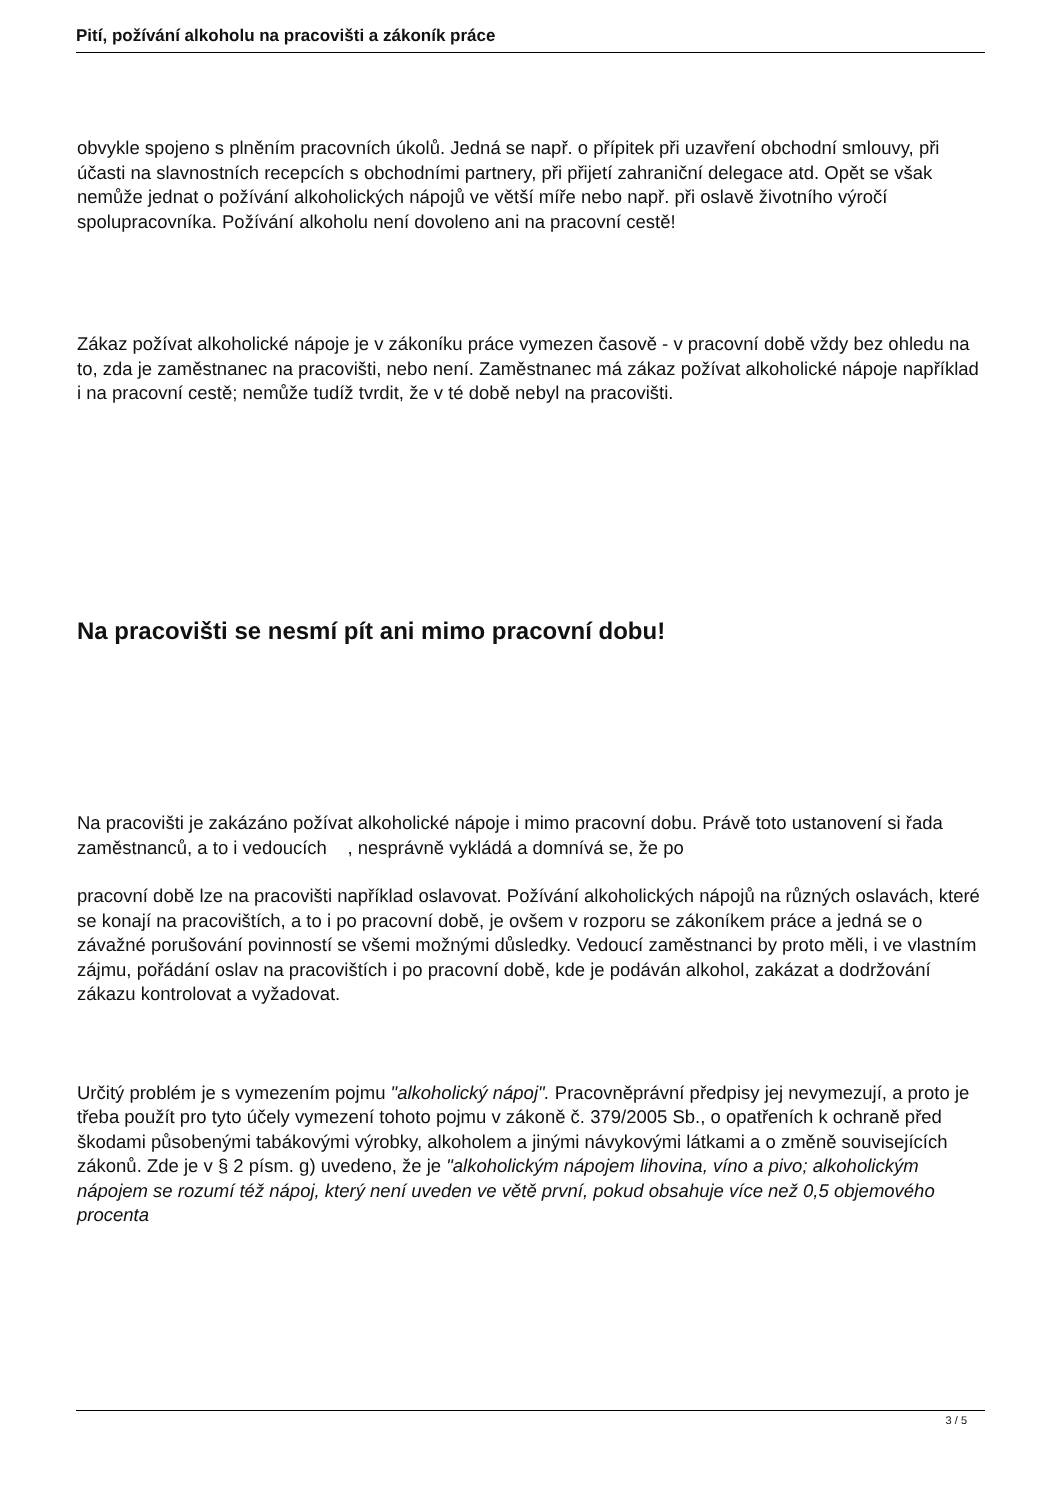Pití, požívání alkoholu na pracovišti a zákoník práce
obvykle spojeno s plněním pracovních úkolů. Jedná se např. o přípitek při uzavření obchodní smlouvy, při účasti na slavnostních recepcích s obchodními partnery, při přijetí zahraniční delegace atd. Opět se však nemůže jednat o požívání alkoholických nápojů ve větší míře nebo např. při oslavě životního výročí spolupracovníka. Požívání alkoholu není dovoleno ani na pracovní cestě!
Zákaz požívat alkoholické nápoje je v zákoníku práce vymezen časově - v pracovní době vždy bez ohledu na to, zda je zaměstnanec na pracovišti, nebo není. Zaměstnanec má zákaz požívat alkoholické nápoje například i na pracovní cestě; nemůže tudíž tvrdit, že v té době nebyl na pracovišti.
Na pracovišti se nesmí pít ani mimo pracovní dobu!
Na pracovišti je zakázáno požívat alkoholické nápoje i mimo pracovní dobu. Právě toto ustanovení si řada zaměstnanců, a to i vedoucích , nesprávně vykládá a domnívá se, že po
pracovní době lze na pracovišti například oslavovat. Požívání alkoholických nápojů na různých oslavách, které se konají na pracovištích, a to i po pracovní době, je ovšem v rozporu se zákoníkem práce a jedná se o závažné porušování povinností se všemi možnými důsledky. Vedoucí zaměstnanci by proto měli, i ve vlastním zájmu, pořádání oslav na pracovištích i po pracovní době, kde je podáván alkohol, zakázat a dodržování zákazu kontrolovat a vyžadovat.
Určitý problém je s vymezením pojmu "alkoholický nápoj". Pracovněprávní předpisy jej nevymezují, a proto je třeba použít pro tyto účely vymezení tohoto pojmu v zákoně č. 379/2005 Sb., o opatřeních k ochraně před škodami působenými tabákovými výrobky, alkoholem a jinými návykovými látkami a o změně souvisejících zákonů. Zde je v § 2 písm. g) uvedeno, že je "alkoholickým nápojem lihovina, víno a pivo; alkoholickým nápojem se rozumí též nápoj, který není uveden ve větě první, pokud obsahuje více než 0,5 objemového
procenta
3 / 5